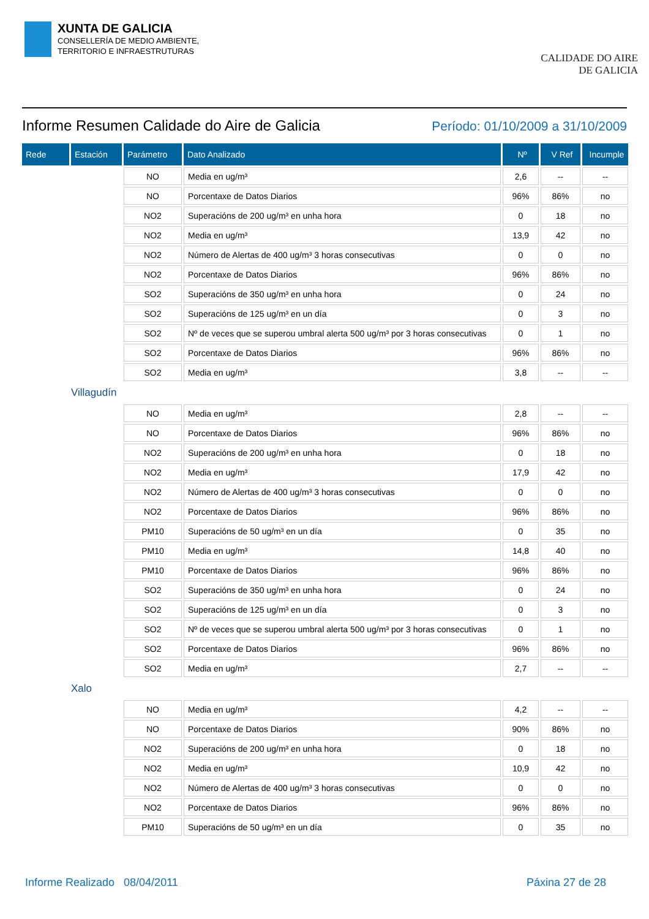XUNTA DE GALICIA
CONSELLERÍA DE MEDIO AMBIENTE,
TERRITORIO E INFRAESTRUTURAS
CALIDADE DO AIRE
DE GALICIA
Informe Resumen Calidade do Aire de Galicia
Período: 01/10/2009 a 31/10/2009
| Rede | Estación | Parámetro | Dato Analizado | Nº | V Ref | Incumple |
| --- | --- | --- | --- | --- | --- | --- |
| | | NO | Media en ug/m³ | 2,6 | -- | -- |
| | | NO | Porcentaxe de Datos Diarios | 96% | 86% | no |
| | | NO2 | Superacións de 200 ug/m³ en unha hora | 0 | 18 | no |
| | | NO2 | Media en ug/m³ | 13,9 | 42 | no |
| | | NO2 | Número de Alertas de 400 ug/m³ 3 horas consecutivas | 0 | 0 | no |
| | | NO2 | Porcentaxe de Datos Diarios | 96% | 86% | no |
| | | SO2 | Superacións de 350 ug/m³ en unha hora | 0 | 24 | no |
| | | SO2 | Superacións de 125 ug/m³ en un día | 0 | 3 | no |
| | | SO2 | Nº de veces que se superou umbral alerta 500 ug/m³ por 3 horas consecutivas | 0 | 1 | no |
| | | SO2 | Porcentaxe de Datos Diarios | 96% | 86% | no |
| | | SO2 | Media en ug/m³ | 3,8 | -- | -- |
| Villagudín | | | | | | |
| | | NO | Media en ug/m³ | 2,8 | -- | -- |
| | | NO | Porcentaxe de Datos Diarios | 96% | 86% | no |
| | | NO2 | Superacións de 200 ug/m³ en unha hora | 0 | 18 | no |
| | | NO2 | Media en ug/m³ | 17,9 | 42 | no |
| | | NO2 | Número de Alertas de 400 ug/m³ 3 horas consecutivas | 0 | 0 | no |
| | | NO2 | Porcentaxe de Datos Diarios | 96% | 86% | no |
| | | PM10 | Superacións de 50 ug/m³ en un día | 0 | 35 | no |
| | | PM10 | Media en ug/m³ | 14,8 | 40 | no |
| | | PM10 | Porcentaxe de Datos Diarios | 96% | 86% | no |
| | | SO2 | Superacións de 350 ug/m³ en unha hora | 0 | 24 | no |
| | | SO2 | Superacións de 125 ug/m³ en un día | 0 | 3 | no |
| | | SO2 | Nº de veces que se superou umbral alerta 500 ug/m³ por 3 horas consecutivas | 0 | 1 | no |
| | | SO2 | Porcentaxe de Datos Diarios | 96% | 86% | no |
| | | SO2 | Media en ug/m³ | 2,7 | -- | -- |
| Xalo | | | | | | |
| | | NO | Media en ug/m³ | 4,2 | -- | -- |
| | | NO | Porcentaxe de Datos Diarios | 90% | 86% | no |
| | | NO2 | Superacións de 200 ug/m³ en unha hora | 0 | 18 | no |
| | | NO2 | Media en ug/m³ | 10,9 | 42 | no |
| | | NO2 | Número de Alertas de 400 ug/m³ 3 horas consecutivas | 0 | 0 | no |
| | | NO2 | Porcentaxe de Datos Diarios | 96% | 86% | no |
| | | PM10 | Superacións de 50 ug/m³ en un día | 0 | 35 | no |
Informe Realizado 08/04/2011 Páxina 27 de 28